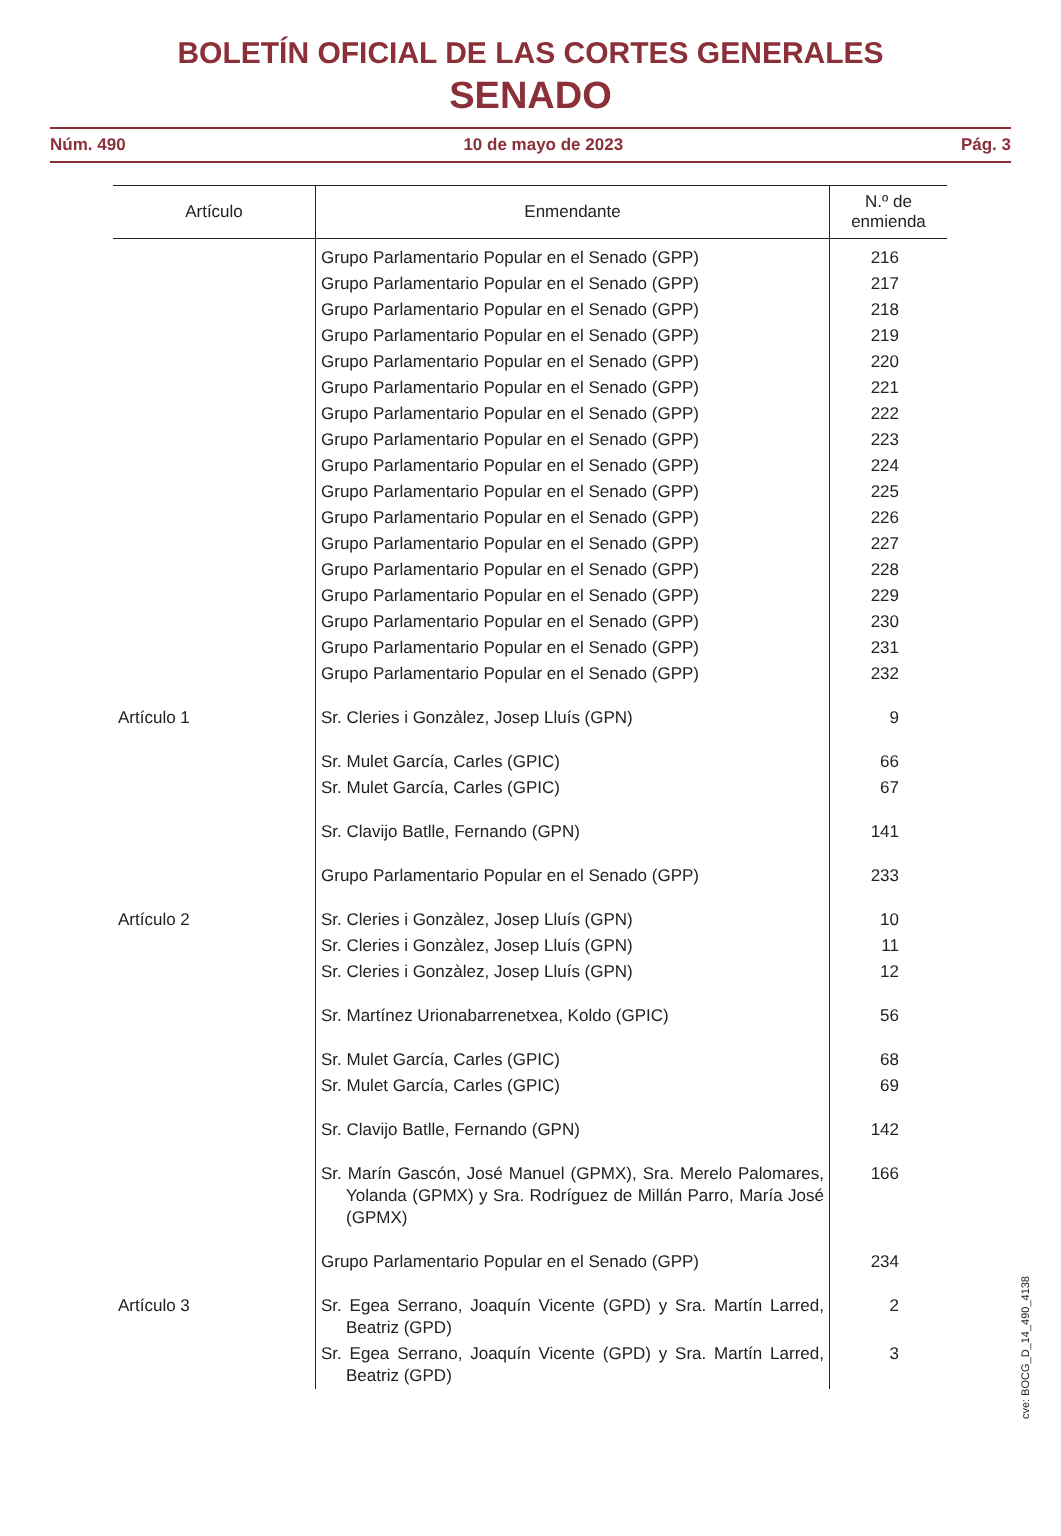BOLETÍN OFICIAL DE LAS CORTES GENERALES
SENADO
Núm. 490 10 de mayo de 2023 Pág. 3
| Artículo | Enmendante | N.º de enmienda |
| --- | --- | --- |
| | Grupo Parlamentario Popular en el Senado (GPP) | 216 |
| | Grupo Parlamentario Popular en el Senado (GPP) | 217 |
| | Grupo Parlamentario Popular en el Senado (GPP) | 218 |
| | Grupo Parlamentario Popular en el Senado (GPP) | 219 |
| | Grupo Parlamentario Popular en el Senado (GPP) | 220 |
| | Grupo Parlamentario Popular en el Senado (GPP) | 221 |
| | Grupo Parlamentario Popular en el Senado (GPP) | 222 |
| | Grupo Parlamentario Popular en el Senado (GPP) | 223 |
| | Grupo Parlamentario Popular en el Senado (GPP) | 224 |
| | Grupo Parlamentario Popular en el Senado (GPP) | 225 |
| | Grupo Parlamentario Popular en el Senado (GPP) | 226 |
| | Grupo Parlamentario Popular en el Senado (GPP) | 227 |
| | Grupo Parlamentario Popular en el Senado (GPP) | 228 |
| | Grupo Parlamentario Popular en el Senado (GPP) | 229 |
| | Grupo Parlamentario Popular en el Senado (GPP) | 230 |
| | Grupo Parlamentario Popular en el Senado (GPP) | 231 |
| | Grupo Parlamentario Popular en el Senado (GPP) | 232 |
| Artículo 1 | Sr. Cleries i Gonzàlez, Josep Lluís (GPN) | 9 |
| | Sr. Mulet García, Carles (GPIC) | 66 |
| | Sr. Mulet García, Carles (GPIC) | 67 |
| | Sr. Clavijo Batlle, Fernando (GPN) | 141 |
| | Grupo Parlamentario Popular en el Senado (GPP) | 233 |
| Artículo 2 | Sr. Cleries i Gonzàlez, Josep Lluís (GPN) | 10 |
| | Sr. Cleries i Gonzàlez, Josep Lluís (GPN) | 11 |
| | Sr. Cleries i Gonzàlez, Josep Lluís (GPN) | 12 |
| | Sr. Martínez Urionabarrenetxea, Koldo (GPIC) | 56 |
| | Sr. Mulet García, Carles (GPIC) | 68 |
| | Sr. Mulet García, Carles (GPIC) | 69 |
| | Sr. Clavijo Batlle, Fernando (GPN) | 142 |
| | Sr. Marín Gascón, José Manuel (GPMX), Sra. Merelo Palomares, Yolanda (GPMX) y Sra. Rodríguez de Millán Parro, María José (GPMX) | 166 |
| | Grupo Parlamentario Popular en el Senado (GPP) | 234 |
| Artículo 3 | Sr. Egea Serrano, Joaquín Vicente (GPD) y Sra. Martín Larred, Beatriz (GPD) | 2 |
| | Sr. Egea Serrano, Joaquín Vicente (GPD) y Sra. Martín Larred, Beatriz (GPD) | 3 |
cve: BOCG_D_14_490_4138